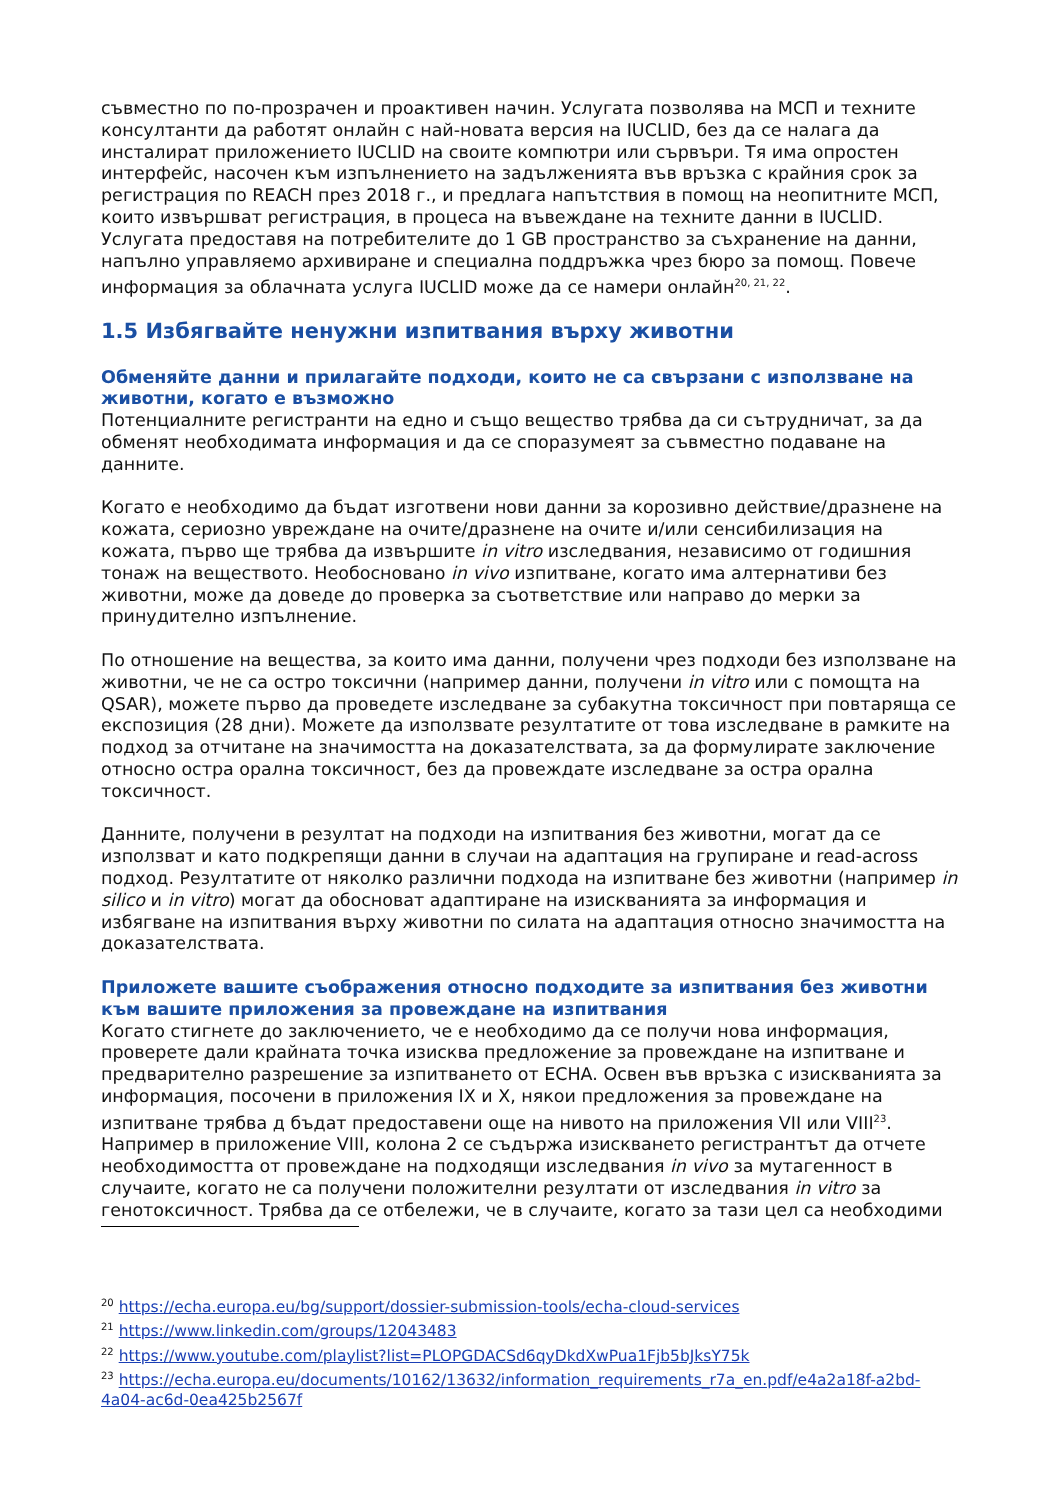съвместно по по-прозрачен и проактивен начин. Услугата позволява на МСП и техните консултанти да работят онлайн с най-новата версия на IUCLID, без да се налага да инсталират приложението IUCLID на своите компютри или сървъри. Тя има опростен интерфейс, насочен към изпълнението на задълженията във връзка с крайния срок за регистрация по REACH през 2018 г., и предлага напътствия в помощ на неопитните МСП, които извършват регистрация, в процеса на въвеждане на техните данни в IUCLID. Услугата предоставя на потребителите до 1 GB пространство за съхранение на данни, напълно управляемо архивиране и специална поддръжка чрез бюро за помощ. Повече информация за облачната услуга IUCLID може да се намери онлайн<sup>20, 21, 22</sup>.
1.5 Избягвайте ненужни изпитвания върху животни
Обменяйте данни и прилагайте подходи, които не са свързани с използване на животни, когато е възможно
Потенциалните регистранти на едно и също вещество трябва да си сътрудничат, за да обменят необходимата информация и да се споразумеят за съвместно подаване на данните.
Когато е необходимо да бъдат изготвени нови данни за корозивно действие/дразнене на кожата, сериозно увреждане на очите/дразнене на очите и/или сенсибилизация на кожата, първо ще трябва да извършите in vitro изследвания, независимо от годишния тонаж на веществото. Необосновано in vivo изпитване, когато има алтернативи без животни, може да доведе до проверка за съответствие или направо до мерки за принудително изпълнение.
По отношение на вещества, за които има данни, получени чрез подходи без използване на животни, че не са остро токсични (например данни, получени in vitro или с помощта на QSAR), можете първо да проведете изследване за субакутна токсичност при повтаряща се експозиция (28 дни). Можете да използвате резултатите от това изследване в рамките на подход за отчитане на значимостта на доказателствата, за да формулирате заключение относно остра орална токсичност, без да провеждате изследване за остра орална токсичност.
Данните, получени в резултат на подходи на изпитвания без животни, могат да се използват и като подкрепящи данни в случаи на адаптация на групиране и read-across подход. Резултатите от няколко различни подхода на изпитване без животни (например in silico и in vitro) могат да обосноват адаптиране на изискванията за информация и избягване на изпитвания върху животни по силата на адаптация относно значимостта на доказателствата.
Приложете вашите съображения относно подходите за изпитвания без животни към вашите приложения за провеждане на изпитвания
Когато стигнете до заключението, че е необходимо да се получи нова информация, проверете дали крайната точка изисква предложение за провеждане на изпитване и предварително разрешение за изпитването от ECHA. Освен във връзка с изискванията за информация, посочени в приложения IX и X, някои предложения за провеждане на изпитване трябва д бъдат предоставени още на нивото на приложения VII или VIII<sup>23</sup>. Например в приложение VIII, колона 2 се съдържа изискването регистрантът да отчете необходимостта от провеждане на подходящи изследвания in vivo за мутагенност в случаите, когато не са получени положителни резултати от изследвания in vitro за генотоксичност. Трябва да се отбележи, че в случаите, когато за тази цел са необходими
<sup>20</sup> https://echa.europa.eu/bg/support/dossier-submission-tools/echa-cloud-services
<sup>21</sup> https://www.linkedin.com/groups/12043483
<sup>22</sup> https://www.youtube.com/playlist?list=PLOPGDACSd6qyDkdXwPua1Fjb5bJksY75k
<sup>23</sup> https://echa.europa.eu/documents/10162/13632/information_requirements_r7a_en.pdf/e4a2a18f-a2bd-4a04-ac6d-0ea425b2567f